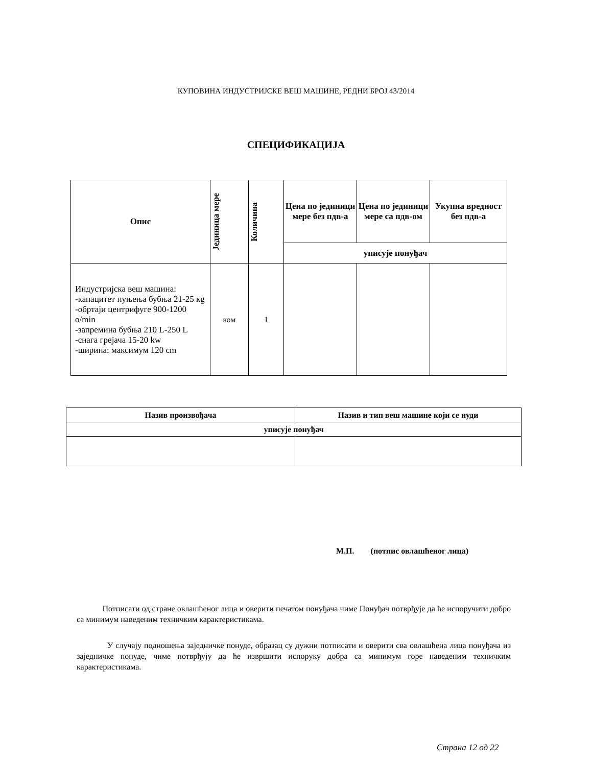КУПОВИНА ИНДУСТРИЈСКЕ ВЕШ МАШИНЕ, РЕДНИ БРОЈ 43/2014
СПЕЦИФИКАЦИЈА
| Опис | Јединица мере | Количина | Цена по јединици мере без пдв-а | Цена по јединици мере са пдв-ом | Укупна вредност без пдв-а |
| --- | --- | --- | --- | --- | --- |
| | | | уписује понуђач | | |
| Индустријска веш машина: -капацитет пуњења бубња 21-25 кg -обртаји центрифуге 900-1200 o/min -запремина бубња 210 L-250 L -снага грејача 15-20 kw -ширина: максимум 120 cm | ком | 1 | | | |
| Назив произвођача | Назив и тип веш машине који се нуди |
| --- | --- |
| уписује понуђач | |
М.П. (потпис овлашћеног лица)
Потписати од стране овлашћеног лица и оверити печатом понуђача чиме Понуђач потврђује да ће испоручити добро са минимум наведеним техничким карактеристикама.
У случају подношења заједничке понуде, образац су дужни потписати и оверити сва овлашћена лица понуђача из заједничке понуде, чиме потврђују да ће извршити испоруку добра са минимум горе наведеним техничким карактеристикама.
Страна 12 од 22